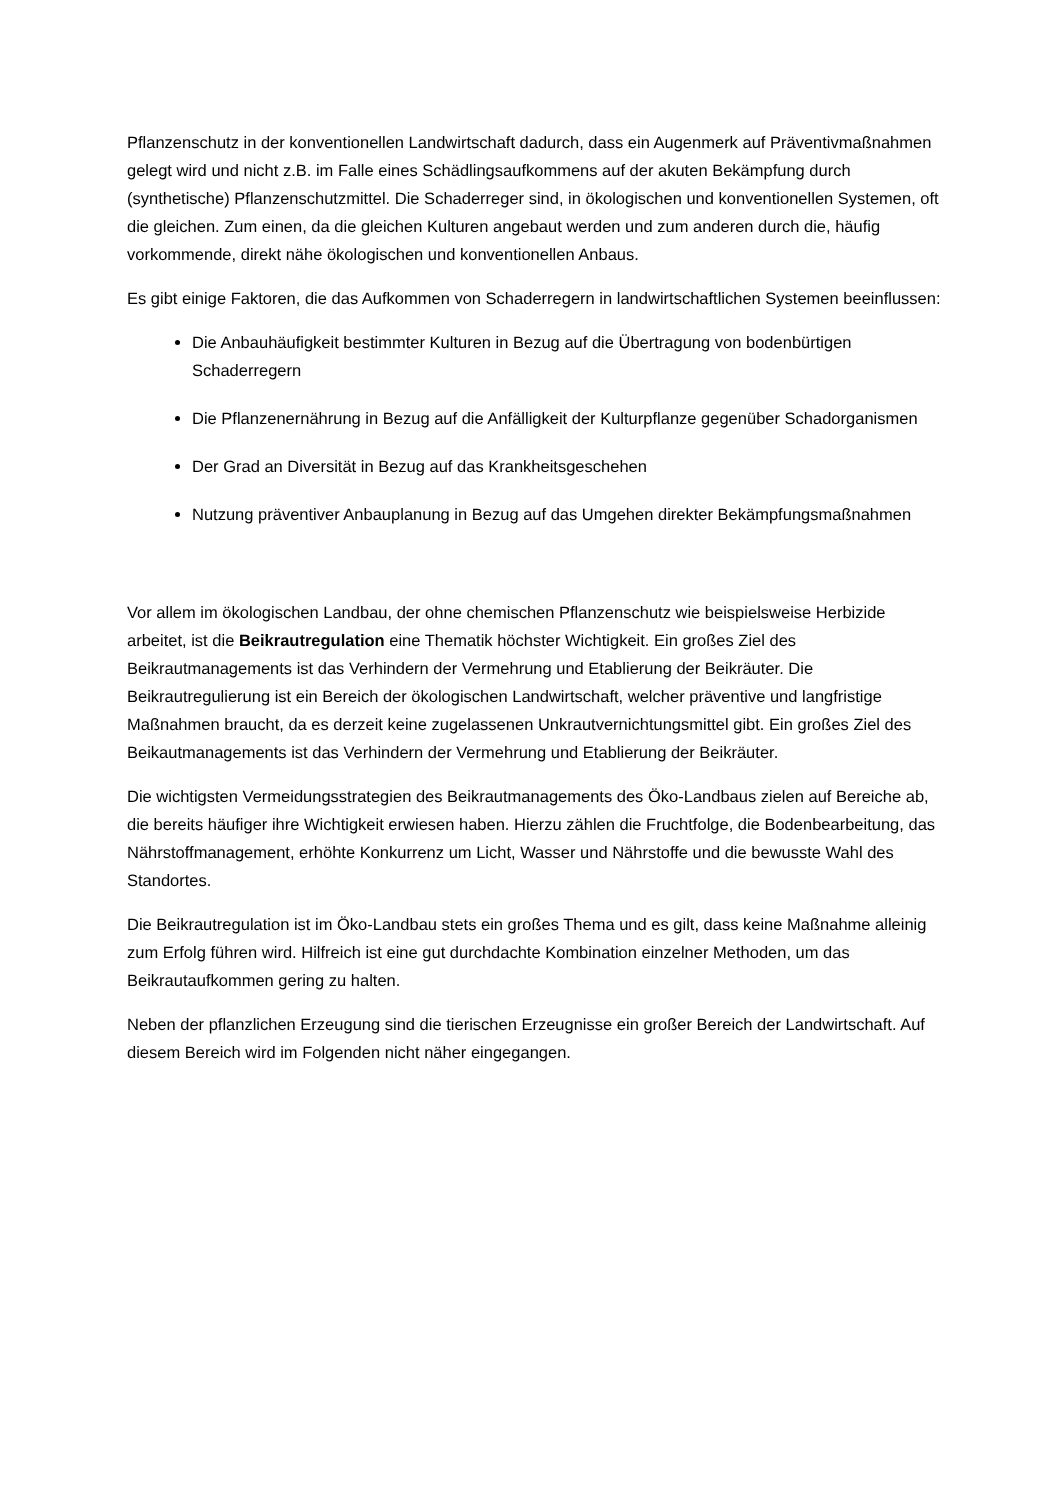Pflanzenschutz in der konventionellen Landwirtschaft dadurch, dass ein Augenmerk auf Präventivmaßnahmen gelegt wird und nicht z.B. im Falle eines Schädlingsaufkommens auf der akuten Bekämpfung durch (synthetische) Pflanzenschutzmittel. Die Schaderreger sind, in ökologischen und konventionellen Systemen, oft die gleichen. Zum einen, da die gleichen Kulturen angebaut werden und zum anderen durch die, häufig vorkommende, direkt nähe ökologischen und konventionellen Anbaus.
Es gibt einige Faktoren, die das Aufkommen von Schaderregern in landwirtschaftlichen Systemen beeinflussen:
Die Anbauhäufigkeit bestimmter Kulturen in Bezug auf die Übertragung von bodenbürtigen Schaderregern
Die Pflanzenernährung in Bezug auf die Anfälligkeit der Kulturpflanze gegenüber Schadorganismen
Der Grad an Diversität in Bezug auf das Krankheitsgeschehen
Nutzung präventiver Anbauplanung in Bezug auf das Umgehen direkter Bekämpfungsmaßnahmen
Vor allem im ökologischen Landbau, der ohne chemischen Pflanzenschutz wie beispielsweise Herbizide arbeitet, ist die Beikrautregulation eine Thematik höchster Wichtigkeit. Ein großes Ziel des Beikrautmanagements ist das Verhindern der Vermehrung und Etablierung der Beikräuter. Die Beikrautregulierung ist ein Bereich der ökologischen Landwirtschaft, welcher präventive und langfristige Maßnahmen braucht, da es derzeit keine zugelassenen Unkrautvernichtungsmittel gibt. Ein großes Ziel des Beikautmanagements ist das Verhindern der Vermehrung und Etablierung der Beikräuter.
Die wichtigsten Vermeidungsstrategien des Beikrautmanagements des Öko-Landbaus zielen auf Bereiche ab, die bereits häufiger ihre Wichtigkeit erwiesen haben. Hierzu zählen die Fruchtfolge, die Bodenbearbeitung, das Nährstoffmanagement, erhöhte Konkurrenz um Licht, Wasser und Nährstoffe und die bewusste Wahl des Standortes.
Die Beikrautregulation ist im Öko-Landbau stets ein großes Thema und es gilt, dass keine Maßnahme alleinig zum Erfolg führen wird. Hilfreich ist eine gut durchdachte Kombination einzelner Methoden, um das Beikrautaufkommen gering zu halten.
Neben der pflanzlichen Erzeugung sind die tierischen Erzeugnisse ein großer Bereich der Landwirtschaft. Auf diesem Bereich wird im Folgenden nicht näher eingegangen.